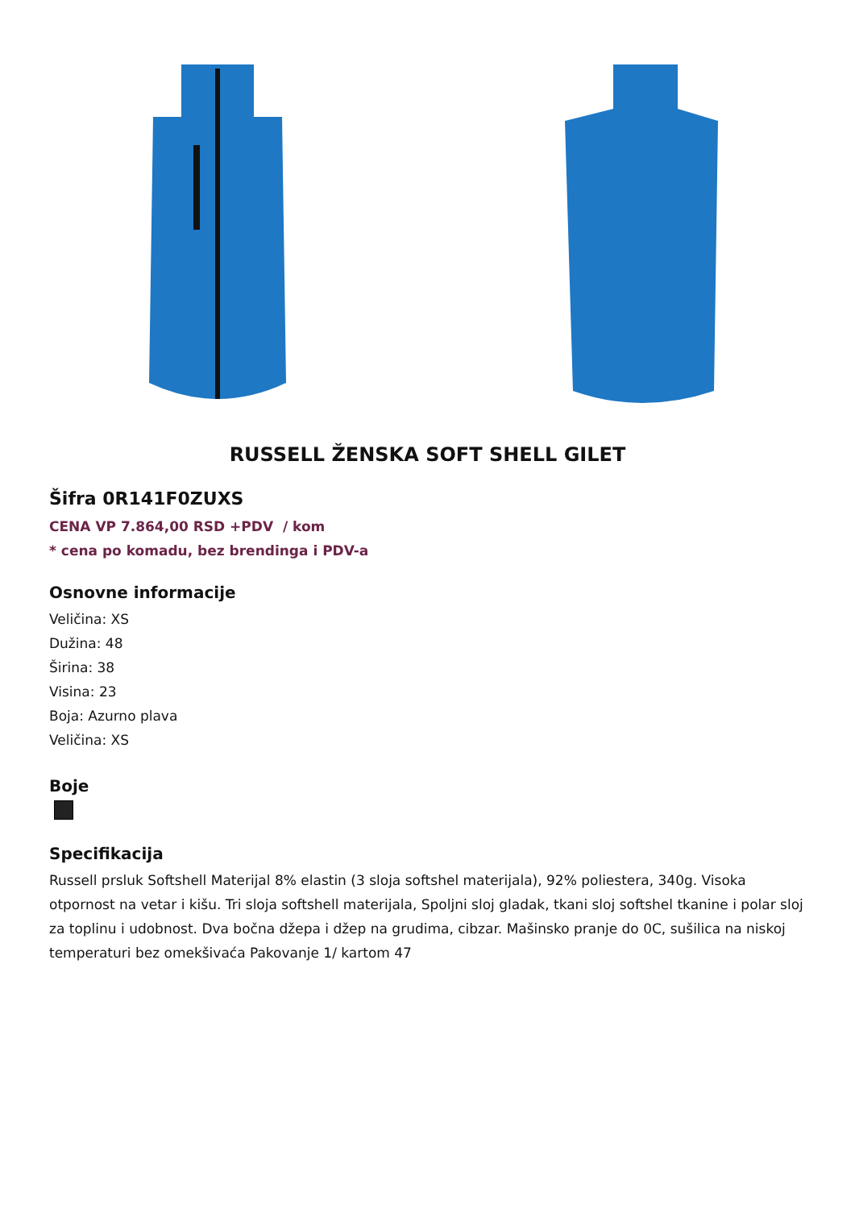RUSSELL ŽENSKA SOFT SHELL GILET
Šifra 0R141F0ZUXS
CENA VP 7.864,00 RSD +PDV / kom
* cena po komadu, bez brendinga i PDV-a
Osnovne informacije
Veličina: XS
Dužina: 48
Širina: 38
Visina: 23
Boja: Azurno plava
Veličina: XS
Boje
Specifikacija
Russell prsluk Softshell Materijal 8% elastin (3 sloja softshel materijala), 92% poliestera, 340g. Visoka otpornost na vetar i kišu. Tri sloja softshell materijala, Spoljni sloj gladak, tkani sloj softshel tkanine i polar sloj za toplinu i udobnost. Dva bočna džepa i džep na grudima, cibzar. Mašinsko pranje do 0C, sušilica na niskoj temperaturi bez omekšivaća Pakovanje 1/ kartom 47